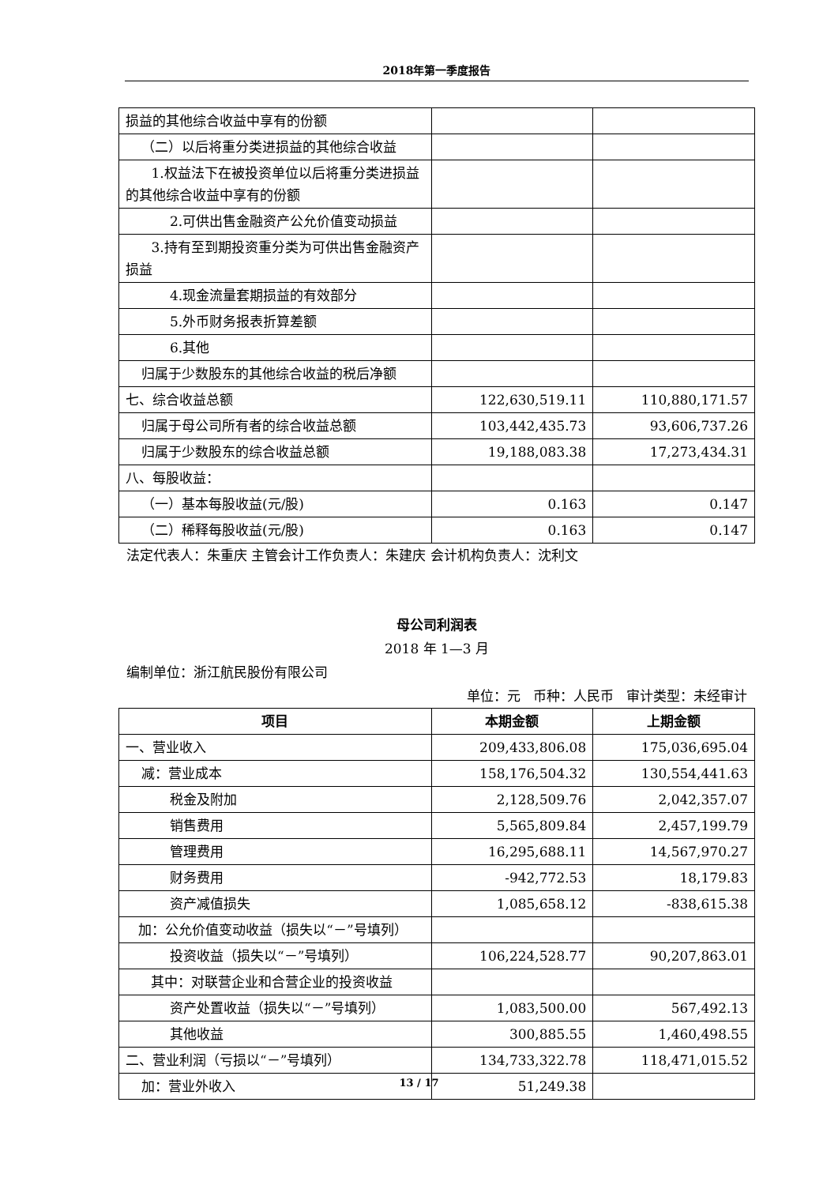2018年第一季度报告
| 损益的其他综合收益中享有的份额 | | |
| （二）以后将重分类进损益的其他综合收益 | | |
| 1.权益法下在被投资单位以后将重分类进损益的其他综合收益中享有的份额 | | |
| 2.可供出售金融资产公允价值变动损益 | | |
| 3.持有至到期投资重分类为可供出售金融资产损益 | | |
| 4.现金流量套期损益的有效部分 | | |
| 5.外币财务报表折算差额 | | |
| 6.其他 | | |
| 归属于少数股东的其他综合收益的税后净额 | | |
| 七、综合收益总额 | 122,630,519.11 | 110,880,171.57 |
| 归属于母公司所有者的综合收益总额 | 103,442,435.73 | 93,606,737.26 |
| 归属于少数股东的综合收益总额 | 19,188,083.38 | 17,273,434.31 |
| 八、每股收益： | | |
| （一）基本每股收益(元/股) | 0.163 | 0.147 |
| （二）稀释每股收益(元/股) | 0.163 | 0.147 |
法定代表人：朱重庆 主管会计工作负责人：朱建庆 会计机构负责人：沈利文
母公司利润表
2018 年 1—3 月
编制单位：浙江航民股份有限公司
单位：元 币种：人民币 审计类型：未经审计
| 项目 | 本期金额 | 上期金额 |
| --- | --- | --- |
| 一、营业收入 | 209,433,806.08 | 175,036,695.04 |
| 减：营业成本 | 158,176,504.32 | 130,554,441.63 |
| 税金及附加 | 2,128,509.76 | 2,042,357.07 |
| 销售费用 | 5,565,809.84 | 2,457,199.79 |
| 管理费用 | 16,295,688.11 | 14,567,970.27 |
| 财务费用 | -942,772.53 | 18,179.83 |
| 资产减值损失 | 1,085,658.12 | -838,615.38 |
| 加：公允价值变动收益（损失以“－”号填列） | | |
| 投资收益（损失以“－”号填列） | 106,224,528.77 | 90,207,863.01 |
| 其中：对联营企业和合营企业的投资收益 | | |
| 资产处置收益（损失以“－”号填列） | 1,083,500.00 | 567,492.13 |
| 其他收益 | 300,885.55 | 1,460,498.55 |
| 二、营业利润（亏损以“－”号填列） | 134,733,322.78 | 118,471,015.52 |
| 加：营业外收入 | 51,249.38 | |
13 / 17